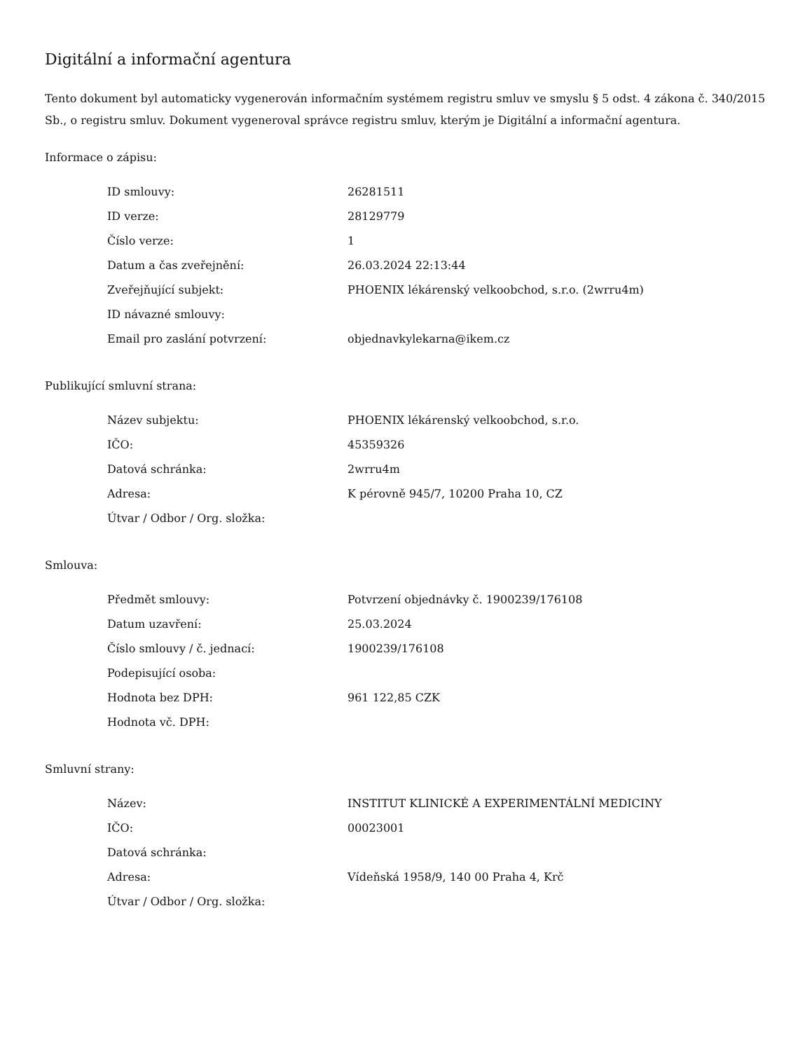Digitální a informační agentura
Tento dokument byl automaticky vygenerován informačním systémem registru smluv ve smyslu § 5 odst. 4 zákona č. 340/2015 Sb., o registru smluv. Dokument vygeneroval správce registru smluv, kterým je Digitální a informační agentura.
Informace o zápisu:
| ID smlouvy: | 26281511 |
| ID verze: | 28129779 |
| Číslo verze: | 1 |
| Datum a čas zveřejnění: | 26.03.2024 22:13:44 |
| Zveřejňující subjekt: | PHOENIX lékárenský velkoobchod, s.r.o. (2wrru4m) |
| ID návazné smlouvy: | |
| Email pro zaslání potvrzení: | objednavkylekarna@ikem.cz |
Publikující smluvní strana:
| Název subjektu: | PHOENIX lékárenský velkoobchod, s.r.o. |
| IČO: | 45359326 |
| Datová schránka: | 2wrru4m |
| Adresa: | K pérovně 945/7, 10200 Praha 10, CZ |
| Útvar / Odbor / Org. složka: | |
Smlouva:
| Předmět smlouvy: | Potvrzení objednávky č. 1900239/176108 |
| Datum uzavření: | 25.03.2024 |
| Číslo smlouvy / č. jednací: | 1900239/176108 |
| Podepisující osoba: | |
| Hodnota bez DPH: | 961 122,85 CZK |
| Hodnota vč. DPH: | |
Smluvní strany:
| Název: | INSTITUT KLINICKÉ A EXPERIMENTÁLNÍ MEDICINY |
| IČO: | 00023001 |
| Datová schránka: | |
| Adresa: | Vídeňská 1958/9, 140 00 Praha 4, Krč |
| Útvar / Odbor / Org. složka: | |